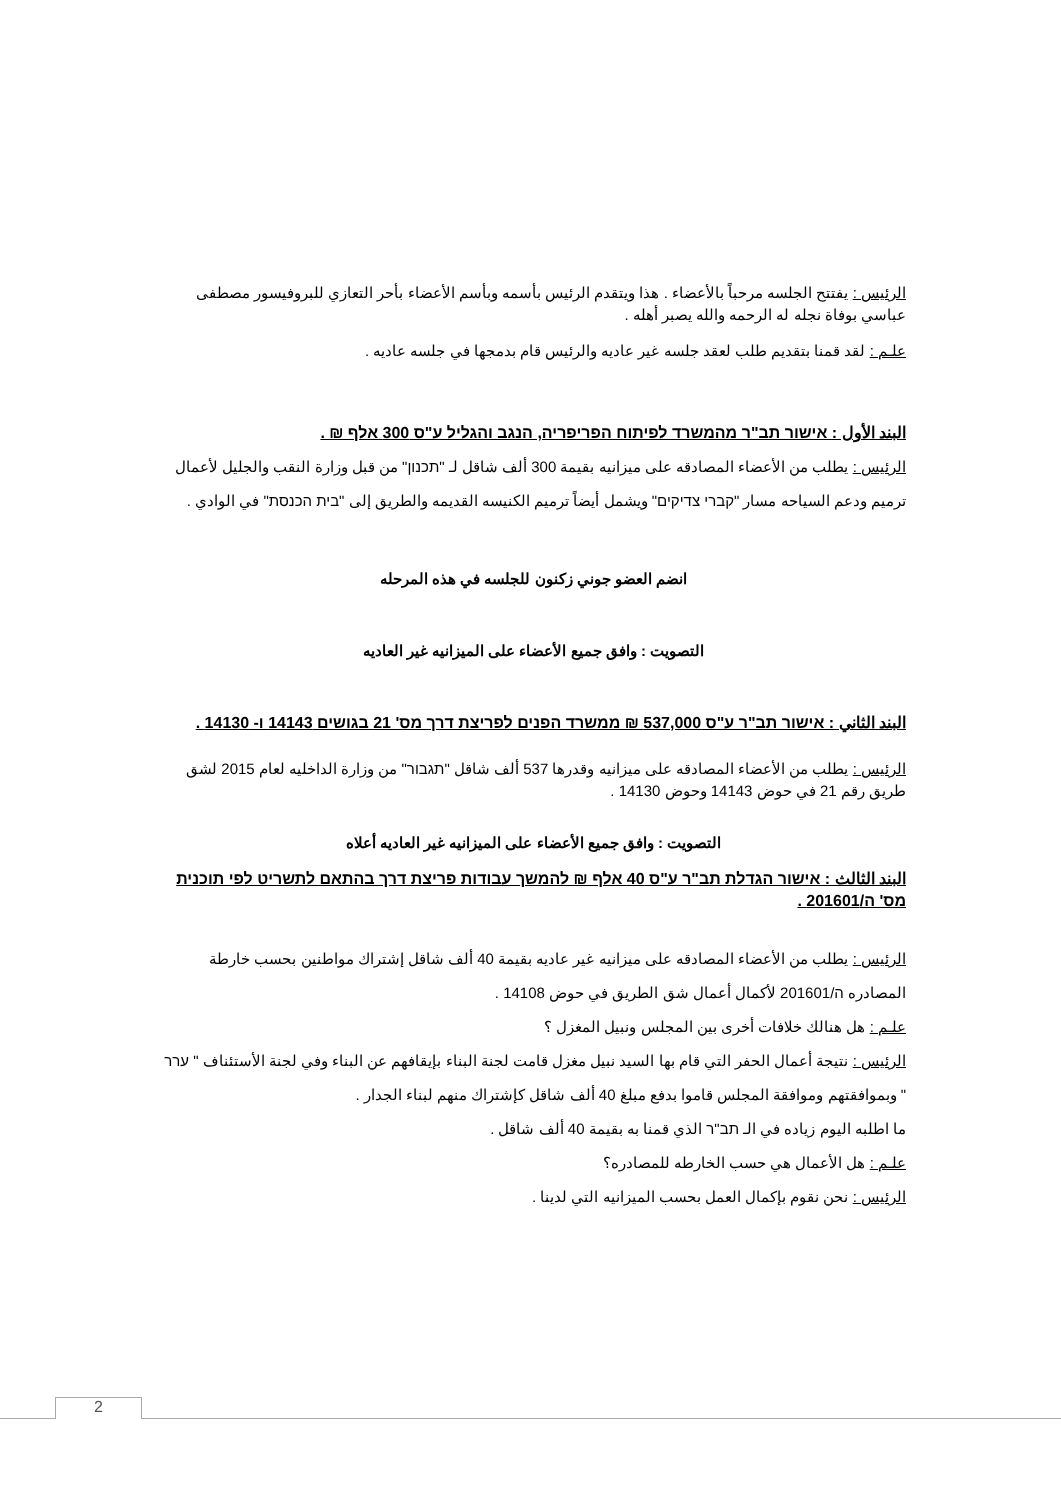الرئيس : يفتتح الجلسه مرحباً بالأعضاء . هذا ويتقدم الرئيس بأسمه وبأسم الأعضاء بأحر التعازي للبروفيسور مصطفى عباسي بوفاة نجله له الرحمه والله يصبر أهله .
علـم : لقد قمنا بتقديم طلب لعقد جلسه غير عاديه والرئيس قام بدمجها في جلسه عاديه .
البند الأول : אישור תב"ר מהמשרד לפיתוח הפריפריה, הנגב והגליל ע"ס 300 אלף ₪ .
الرئيس : يطلب من الأعضاء المصادقه على ميزانيه بقيمة 300 ألف شاقل لـ "תכנון" من قبل وزارة النقب والجليل لأعمال ترميم ودعم السياحه مسار "קברי צדיקים" ويشمل أيضاً ترميم الكنيسه القديمه والطريق إلى "בית הכנסת" في الوادي .
انضم العضو جوني زكنون للجلسه في هذه المرحله
التصويت : وافق جميع الأعضاء على الميزانيه غير العاديه
البند الثاني : אישור תב"ר ע"ס 537,000 ₪ ממשרד הפנים לפריצת דרך מס' 21 בגושים 14143 ו- 14130 .
الرئيس : يطلب من الأعضاء المصادقه على ميزانيه وقدرها 537 ألف شاقل "תגבור" من وزارة الداخليه لعام 2015 لشق طريق رقم 21 في حوض 14143 وحوض 14130 .
التصويت : وافق جميع الأعضاء على الميزانيه غير العاديه أعلاه
البند الثالث : אישור הגדלת תב"ר ע"ס 40 אלף ₪ להמשך עבודות פריצת דרך בהתאם לתשריט לפי תוכנית מס' ה/201601 .
الرئيس : يطلب من الأعضاء المصادقه على ميزانيه غير عاديه بقيمة 40 ألف شاقل إشتراك مواطنين بحسب خارطة المصادره ה/201601 لأكمال أعمال شق الطريق في حوض 14108 .
علـم : هل هنالك خلافات أخرى بين المجلس ونبيل المغزل ؟
الرئيس : نتيجة أعمال الحفر التي قام بها السيد نبيل مغزل قامت لجنة البناء بإيقافهم عن البناء وفي لجنة الأستئناف " ערר " وبموافقتهم وموافقة المجلس قاموا بدفع مبلغ 40 ألف شاقل كإشتراك منهم لبناء الجدار .
ما اطلبه اليوم زياده في الـ תב"ר الذي قمنا به بقيمة 40 ألف شاقل .
علـم : هل الأعمال هي حسب الخارطه للمصادره؟
الرئيس : نحن نقوم بإكمال العمل بحسب الميزانيه التي لدينا .
2